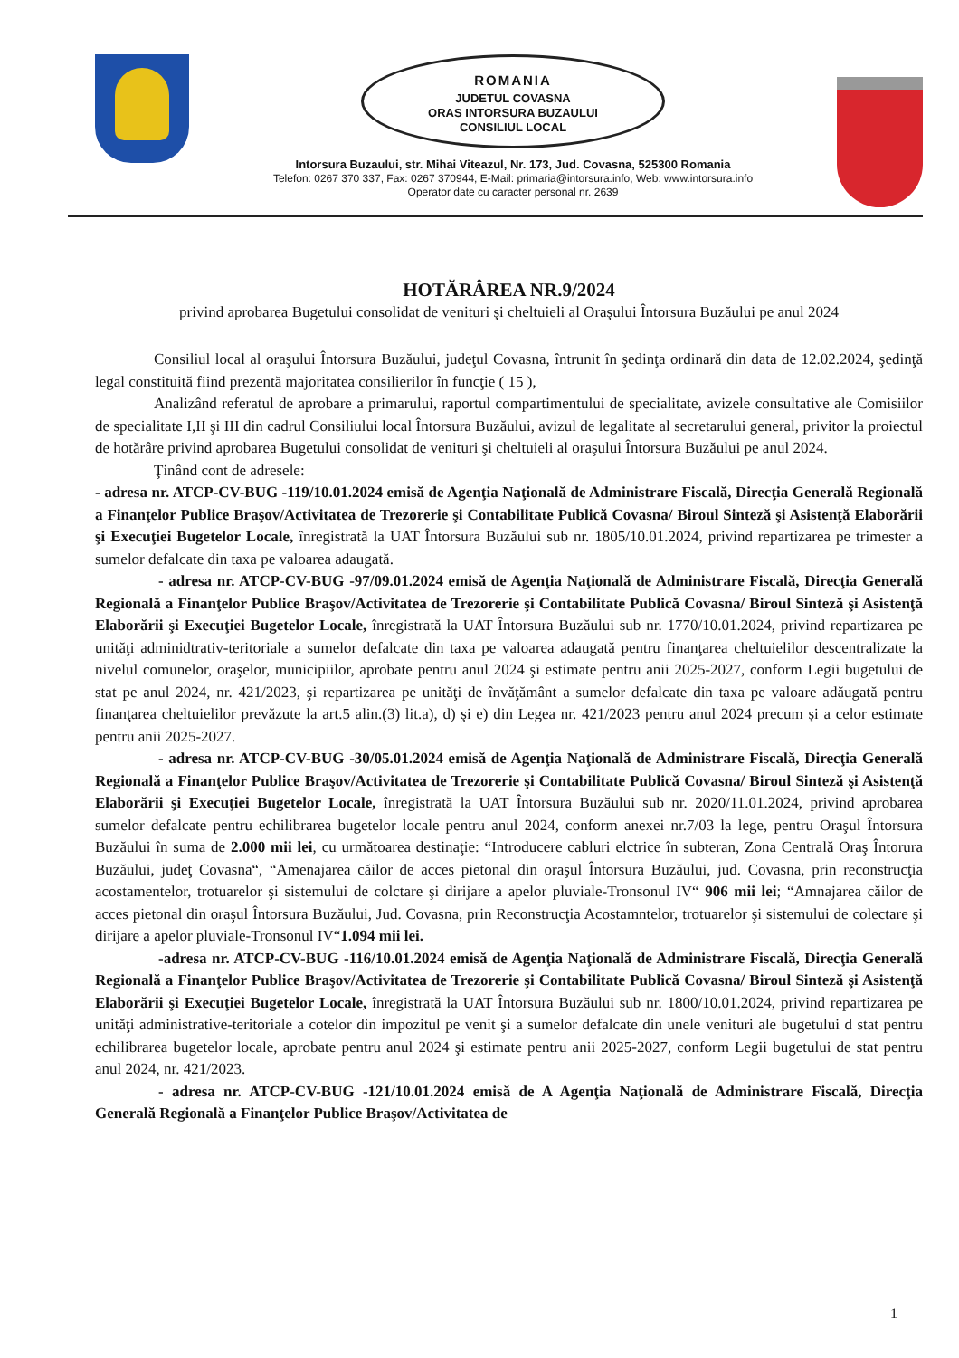ROMANIA
JUDETUL COVASNA
ORAS INTORSURA BUZAULUI
CONSILIUL LOCAL
Intorsura Buzaului, str. Mihai Viteazul, Nr. 173, Jud. Covasna, 525300 Romania
Telefon: 0267 370 337, Fax: 0267 370944, E-Mail: primaria@intorsura.info, Web: www.intorsura.info
Operator date cu caracter personal nr. 2639
HOTĂRÂREA NR.9/2024
privind aprobarea Bugetului consolidat de venituri şi cheltuieli al Oraşului Întorsura Buzăului pe anul 2024
Consiliul local al oraşului Întorsura Buzăului, judeţul Covasna, întrunit în şedinţa ordinară din data de 12.02.2024, şedinţă legal constituită fiind prezentă majoritatea consilierilor în funcţie ( 15 ),
Analizând referatul de aprobare a primarului, raportul compartimentului de specialitate, avizele consultative ale Comisiilor de specialitate I,II şi III din cadrul Consiliului local Întorsura Buzăului, avizul de legalitate al secretarului general, privitor la proiectul de hotărâre privind aprobarea Bugetului consolidat de venituri şi cheltuieli al oraşului Întorsura Buzăului pe anul 2024.
Ţinând cont de adresele:
- adresa nr. ATCP-CV-BUG -119/10.01.2024 emisă de Agenţia Naţională de Administrare Fiscală, Direcţia Generală Regională a Finanţelor Publice Braşov/Activitatea de Trezorerie şi Contabilitate Publică Covasna/ Biroul Sinteză şi Asistenţă Elaborării şi Execuţiei Bugetelor Locale, înregistrată la UAT Întorsura Buzăului sub nr. 1805/10.01.2024, privind repartizarea pe trimester a sumelor defalcate din taxa pe valoarea adaugată.
- adresa nr. ATCP-CV-BUG -97/09.01.2024 emisă de Agenţia Naţională de Administrare Fiscală, Direcţia Generală Regională a Finanţelor Publice Braşov/Activitatea de Trezorerie şi Contabilitate Publică Covasna/ Biroul Sinteză şi Asistenţă Elaborării şi Execuţiei Bugetelor Locale, înregistrată la UAT Întorsura Buzăului sub nr. 1770/10.01.2024, privind repartizarea pe unităţi adminidtrativ-teritoriale a sumelor defalcate din taxa pe valoarea adaugată pentru finanţarea cheltuielilor descentralizate la nivelul comunelor, oraşelor, municipiilor, aprobate pentru anul 2024 şi estimate pentru anii 2025-2027, conform Legii bugetului de stat pe anul 2024, nr. 421/2023, şi repartizarea pe unităţi de învăţământ a sumelor defalcate din taxa pe valoare adăugată pentru finanţarea cheltuielilor prevăzute la art.5 alin.(3) lit.a), d) şi e) din Legea nr. 421/2023 pentru anul 2024 precum şi a celor estimate pentru anii 2025-2027.
- adresa nr. ATCP-CV-BUG -30/05.01.2024 emisă de Agenţia Naţională de Administrare Fiscală, Direcţia Generală Regională a Finanţelor Publice Braşov/Activitatea de Trezorerie şi Contabilitate Publică Covasna/ Biroul Sinteză şi Asistenţă Elaborării şi Execuţiei Bugetelor Locale, înregistrată la UAT Întorsura Buzăului sub nr. 2020/11.01.2024, privind aprobarea sumelor defalcate pentru echilibrarea bugetelor locale pentru anul 2024, conform anexei nr.7/03 la lege, pentru Oraşul Întorsura Buzăului în suma de 2.000 mii lei, cu următoarea destinaţie: “Introducere cabluri elctrice în subteran, Zona Centrală Oraş Întorura Buzăului, judeţ Covasna“, “Amenajarea căilor de acces pietonal din oraşul Întorsura Buzăului, jud. Covasna, prin reconstrucţia acostamentelor, trotuarelor şi sistemului de colctare şi dirijare a apelor pluviale-Tronsonul IV“ 906 mii lei; “Amnajarea căilor de acces pietonal din oraşul Întorsura Buzăului, Jud. Covasna, prin Reconstrucţia Acostamntelor, trotuarelor şi sistemului de colectare şi dirijare a apelor pluviale-Tronsonul IV“1.094 mii lei.
-adresa nr. ATCP-CV-BUG -116/10.01.2024 emisă de Agenţia Naţională de Administrare Fiscală, Direcţia Generală Regională a Finanţelor Publice Braşov/Activitatea de Trezorerie şi Contabilitate Publică Covasna/ Biroul Sinteză şi Asistenţă Elaborării şi Execuţiei Bugetelor Locale, înregistrată la UAT Întorsura Buzăului sub nr. 1800/10.01.2024, privind repartizarea pe unităţi administrative-teritoriale a cotelor din impozitul pe venit şi a sumelor defalcate din unele venituri ale bugetului d stat pentru echilibrarea bugetelor locale, aprobate pentru anul 2024 şi estimate pentru anii 2025-2027, conform Legii bugetului de stat pentru anul 2024, nr. 421/2023.
- adresa nr. ATCP-CV-BUG -121/10.01.2024 emisă de A Agenţia Naţională de Administrare Fiscală, Direcţia Generală Regională a Finanţelor Publice Braşov/Activitatea de
1